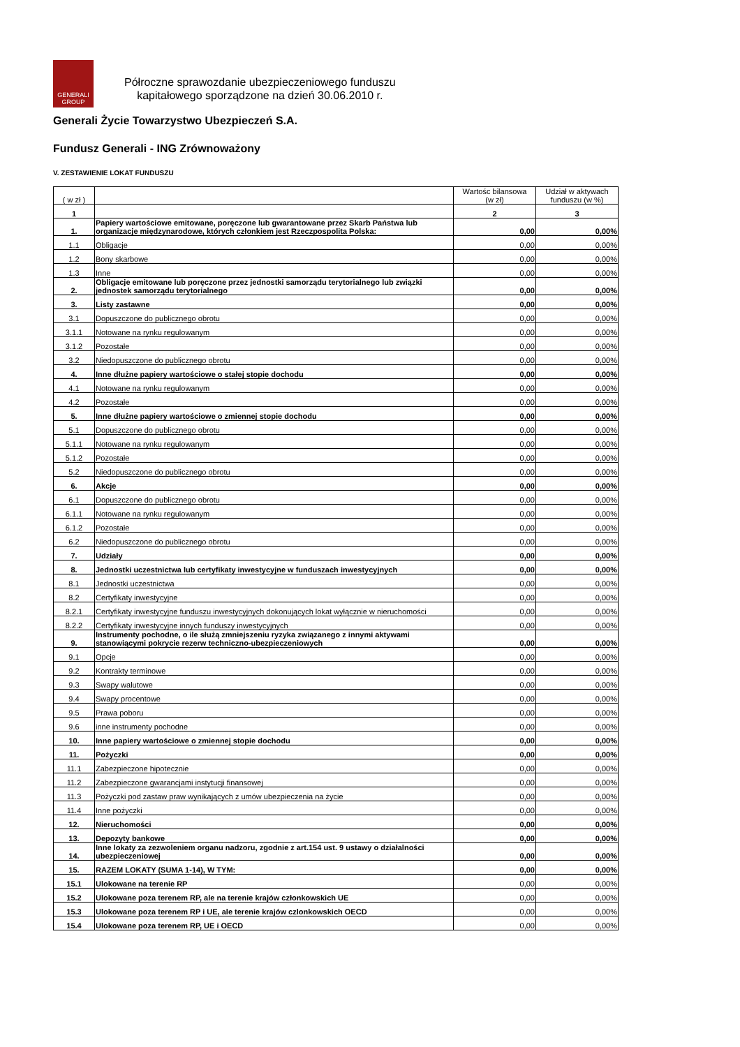GENERALI
GROUP
Półroczne sprawozdanie ubezpieczeniowego funduszu
kapitałowego sporządzone na dzień 30.06.2010 r.
Generali Życie Towarzystwo Ubezpieczeń S.A.
Fundusz Generali - ING Zrównoważony
V. ZESTAWIENIE LOKAT FUNDUSZU
| ( w zł ) | | Wartośc bilansowa (w zł) | Udział w aktywach funduszu (w %) |
| --- | --- | --- | --- |
| 1 | | 2 | 3 |
| 1. | Papiery wartościowe emitowane, poręczone lub gwarantowane przez Skarb Państwa lub organizacje międzynarodowe, których członkiem jest Rzeczpospolita Polska: | 0,00 | 0,00% |
| 1.1 | Obligacje | 0,00 | 0,00% |
| 1.2 | Bony skarbowe | 0,00 | 0,00% |
| 1.3 | Inne | 0,00 | 0,00% |
| 2. | Obligacje emitowane lub poręczone przez jednostki samorządu terytorialnego lub związki jednostek samorządu terytorialnego | 0,00 | 0,00% |
| 3. | Listy zastawne | 0,00 | 0,00% |
| 3.1 | Dopuszczone do publicznego obrotu | 0,00 | 0,00% |
| 3.1.1 | Notowane na rynku regulowanym | 0,00 | 0,00% |
| 3.1.2 | Pozostałe | 0,00 | 0,00% |
| 3.2 | Niedopuszczone do publicznego obrotu | 0,00 | 0,00% |
| 4. | Inne dłużne papiery wartościowe o stałej stopie dochodu | 0,00 | 0,00% |
| 4.1 | Notowane na rynku regulowanym | 0,00 | 0,00% |
| 4.2 | Pozostałe | 0,00 | 0,00% |
| 5. | Inne dłużne papiery wartościowe o zmiennej stopie dochodu | 0,00 | 0,00% |
| 5.1 | Dopuszczone do publicznego obrotu | 0,00 | 0,00% |
| 5.1.1 | Notowane na rynku regulowanym | 0,00 | 0,00% |
| 5.1.2 | Pozostałe | 0,00 | 0,00% |
| 5.2 | Niedopuszczone do publicznego obrotu | 0,00 | 0,00% |
| 6. | Akcje | 0,00 | 0,00% |
| 6.1 | Dopuszczone do publicznego obrotu | 0,00 | 0,00% |
| 6.1.1 | Notowane na rynku regulowanym | 0,00 | 0,00% |
| 6.1.2 | Pozostałe | 0,00 | 0,00% |
| 6.2 | Niedopuszczone do publicznego obrotu | 0,00 | 0,00% |
| 7. | Udziały | 0,00 | 0,00% |
| 8. | Jednostki uczestnictwa lub certyfikaty inwestycyjne w funduszach inwestycyjnych | 0,00 | 0,00% |
| 8.1 | Jednostki uczestnictwa | 0,00 | 0,00% |
| 8.2 | Certyfikaty inwestycyjne | 0,00 | 0,00% |
| 8.2.1 | Certyfikaty inwestycyjne funduszu inwestycyjnych dokonujących lokat wyłącznie w nieruchomości | 0,00 | 0,00% |
| 8.2.2 | Certyfikaty inwestycyjne innych funduszy inwestycyjnych | 0,00 | 0,00% |
| 9. | Instrumenty pochodne, o ile służą zmniejszeniu ryzyka związanego z innymi aktywami stanowiącymi pokrycie rezerw techniczno-ubezpieczeniowych | 0,00 | 0,00% |
| 9.1 | Opcje | 0,00 | 0,00% |
| 9.2 | Kontrakty terminowe | 0,00 | 0,00% |
| 9.3 | Swapy walutowe | 0,00 | 0,00% |
| 9.4 | Swapy procentowe | 0,00 | 0,00% |
| 9.5 | Prawa poboru | 0,00 | 0,00% |
| 9.6 | inne instrumenty pochodne | 0,00 | 0,00% |
| 10. | Inne papiery wartościowe o zmiennej stopie dochodu | 0,00 | 0,00% |
| 11. | Pożyczki | 0,00 | 0,00% |
| 11.1 | Zabezpieczone hipotecznie | 0,00 | 0,00% |
| 11.2 | Zabezpieczone gwarancjami instytucji finansowej | 0,00 | 0,00% |
| 11.3 | Pożyczki pod zastaw praw wynikających z umów ubezpieczenia na życie | 0,00 | 0,00% |
| 11.4 | Inne pożyczki | 0,00 | 0,00% |
| 12. | Nieruchomości | 0,00 | 0,00% |
| 13. | Depozyty bankowe | 0,00 | 0,00% |
| 14. | Inne lokaty za zezwoleniem organu nadzoru, zgodnie z art.154 ust. 9 ustawy o działalności ubezpieczeniowej | 0,00 | 0,00% |
| 15. | RAZEM LOKATY (SUMA 1-14), W TYM: | 0,00 | 0,00% |
| 15.1 | Ulokowane na terenie RP | 0,00 | 0,00% |
| 15.2 | Ulokowane poza terenem RP, ale na terenie krajów członkowskich UE | 0,00 | 0,00% |
| 15.3 | Ulokowane poza terenem RP i UE, ale terenie krajów czlonkowskich OECD | 0,00 | 0,00% |
| 15.4 | Ulokowane poza terenem RP, UE i OECD | 0,00 | 0,00% |